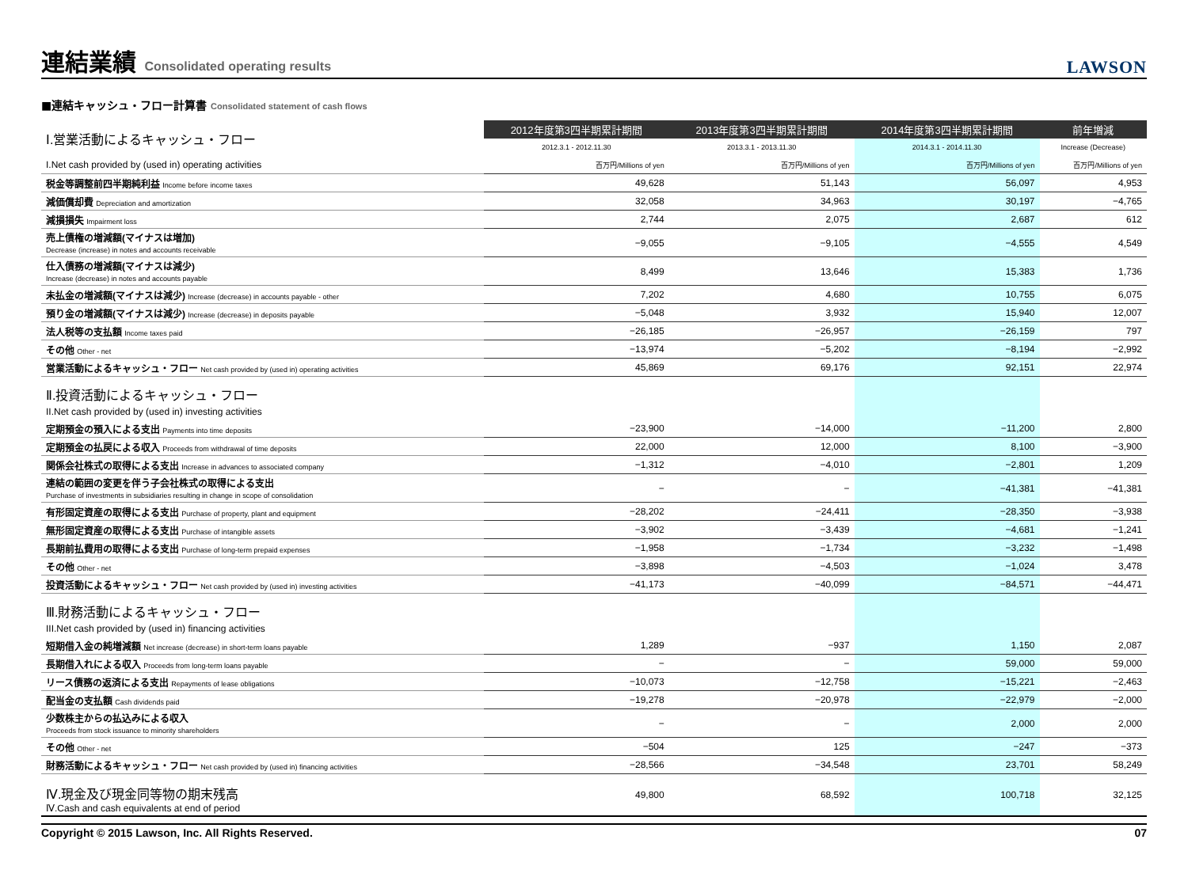連結業績 Consolidated operating results
LAWSON
■連結キャッシュ・フロー計算書 Consolidated statement of cash flows
| Ⅰ.営業活動によるキャッシュ・フロー | 2012年度第3四半期累計期間 | 2013年度第3四半期累計期間 | 2014年度第3四半期累計期間 | 前年増減 |
| | 2012.3.1 - 2012.11.30 | 2013.3.1 - 2013.11.30 | 2014.3.1 - 2014.11.30 | Increase (Decrease) |
| I.Net cash provided by (used in) operating activities | 百万円/Millions of yen | 百万円/Millions of yen | 百万円/Millions of yen | 百万円/Millions of yen |
| 税金等調整前四半期純利益 Income before income taxes | 49,628 | 51,143 | 56,097 | 4,953 |
| 減価償却費 Depreciation and amortization | 32,058 | 34,963 | 30,197 | −4,765 |
| 減損損失 Impairment loss | 2,744 | 2,075 | 2,687 | 612 |
| 売上債権の増減額(マイナスは増加) Decrease (increase) in notes and accounts receivable | −9,055 | −9,105 | −4,555 | 4,549 |
| 仕入債務の増減額(マイナスは減少) Increase (decrease) in notes and accounts payable | 8,499 | 13,646 | 15,383 | 1,736 |
| 未払金の増減額(マイナスは減少) Increase (decrease) in accounts payable - other | 7,202 | 4,680 | 10,755 | 6,075 |
| 預り金の増減額(マイナスは減少) Increase (decrease) in deposits payable | −5,048 | 3,932 | 15,940 | 12,007 |
| 法人税等の支払額 Income taxes paid | −26,185 | −26,957 | −26,159 | 797 |
| その他 Other - net | −13,974 | −5,202 | −8,194 | −2,992 |
| 営業活動によるキャッシュ・フロー Net cash provided by (used in) operating activities | 45,869 | 69,176 | 92,151 | 22,974 |
| Ⅱ.投資活動によるキャッシュ・フロー II.Net cash provided by (used in) investing activities | | | | |
| 定期預金の預入による支出 Payments into time deposits | −23,900 | −14,000 | −11,200 | 2,800 |
| 定期預金の払戻による収入 Proceeds from withdrawal of time deposits | 22,000 | 12,000 | 8,100 | −3,900 |
| 関係会社株式の取得による支出 Increase in advances to associated company | −1,312 | −4,010 | −2,801 | 1,209 |
| 連結の範囲の変更を伴う子会社株式の取得による支出 Purchase of investments in subsidiaries resulting in change in scope of consolidation | − | − | −41,381 | −41,381 |
| 有形固定資産の取得による支出 Purchase of property, plant and equipment | −28,202 | −24,411 | −28,350 | −3,938 |
| 無形固定資産の取得による支出 Purchase of intangible assets | −3,902 | −3,439 | −4,681 | −1,241 |
| 長期前払費用の取得による支出 Purchase of long-term prepaid expenses | −1,958 | −1,734 | −3,232 | −1,498 |
| その他 Other - net | −3,898 | −4,503 | −1,024 | 3,478 |
| 投資活動によるキャッシュ・フロー Net cash provided by (used in) investing activities | −41,173 | −40,099 | −84,571 | −44,471 |
| Ⅲ.財務活動によるキャッシュ・フロー III.Net cash provided by (used in) financing activities | | | | |
| 短期借入金の純増減額 Net increase (decrease) in short-term loans payable | 1,289 | −937 | 1,150 | 2,087 |
| 長期借入れによる収入 Proceeds from long-term loans payable | − | − | 59,000 | 59,000 |
| リース債務の返済による支出 Repayments of lease obligations | −10,073 | −12,758 | −15,221 | −2,463 |
| 配当金の支払額 Cash dividends paid | −19,278 | −20,978 | −22,979 | −2,000 |
| 少数株主からの払込みによる収入 Proceeds from stock issuance to minority shareholders | − | − | 2,000 | 2,000 |
| その他 Other - net | −504 | 125 | −247 | −373 |
| 財務活動によるキャッシュ・フロー Net cash provided by (used in) financing activities | −28,566 | −34,548 | 23,701 | 58,249 |
| Ⅳ.現金及び現金同等物の期末残高 Ⅳ.Cash and cash equivalents at end of period | 49,800 | 68,592 | 100,718 | 32,125 |
Copyright © 2015 Lawson, Inc. All Rights Reserved. 07